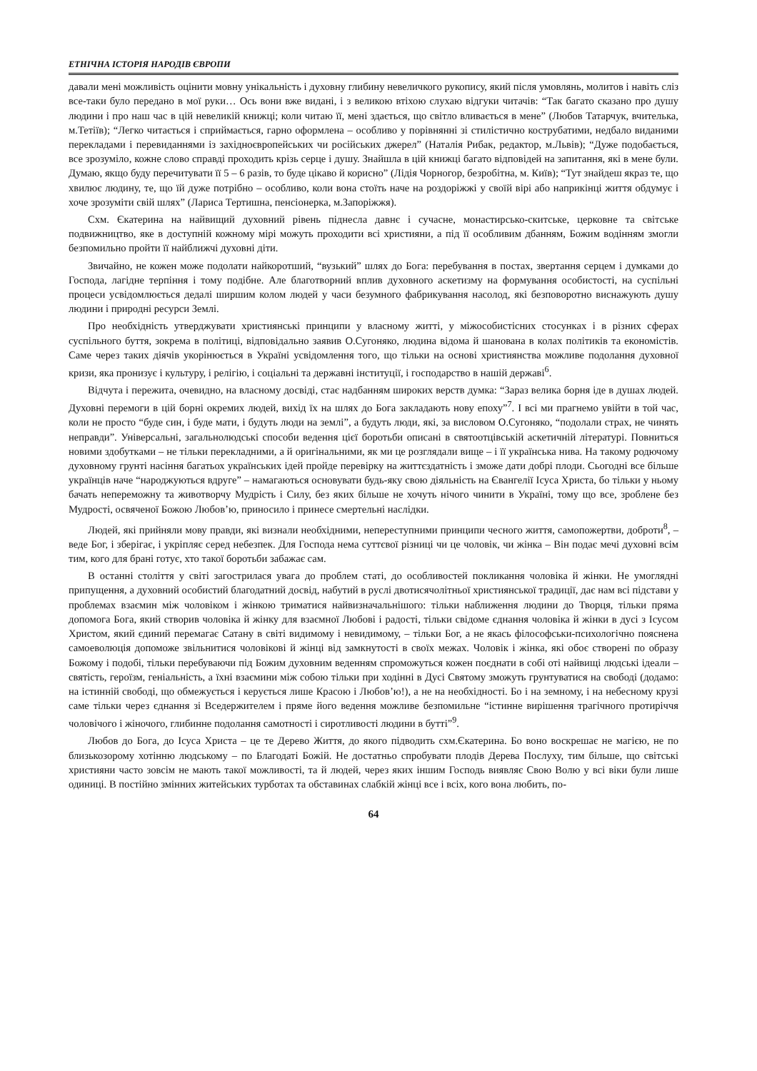ЕТНІЧНА ІСТОРІЯ НАРОДІВ ЄВРОПИ
давали мені можливість оцінити мовну унікальність і духовну глибину невеличкого рукопису, який після умовлянь, молитов і навіть сліз все-таки було передано в мої руки… Ось вони вже видані, і з великою втіхою слухаю відгуки читачів: “Так багато сказано про душу людини і про наш час в цій невеликій книжці; коли читаю її, мені здається, що світло вливається в мене” (Любов Татарчук, вчителька, м.Тетіїв); “Легко читається і сприймається, гарно оформлена – особливо у порівнянні зі стилістично кострубатими, недбало виданими перекладами і перевиданнями із західноєвропейських чи російських джерел” (Наталія Рибак, редактор, м.Львів); “Дуже подобається, все зрозуміло, кожне слово справді проходить крізь серце і душу. Знайшла в цій книжці багато відповідей на запитання, які в мене були. Думаю, якщо буду перечитувати її 5 – 6 разів, то буде цікаво й корисно” (Лідія Чорногор, безробітна, м. Київ); “Тут знайдеш якраз те, що хвилює людину, те, що їй дуже потрібно – особливо, коли вона стоїть наче на роздоріжжі у своїй вірі або наприкінці життя обдумує і хоче зрозуміти свій шлях” (Лариса Тертишна, пенсіонерка, м.Запоріжжя).
Схм. Єкатерина на найвищий духовний рівень піднесла давнє і сучасне, монастирсько-скитське, церковне та світське подвижництво, яке в доступній кожному мірі можуть проходити всі християни, а під її особливим дбанням, Божим водінням змогли безпомильно пройти її найближчі духовні діти.
Звичайно, не кожен може подолати найкоротший, “вузький” шлях до Бога: перебування в постах, звертання серцем і думками до Господа, лагідне терпіння і тому подібне. Але благотворний вплив духовного аскетизму на формування особистості, на суспільні процеси усвідомлюється дедалі ширшим колом людей у часи безумного фабрикування насолод, які безповоротно виснажують душу людини і природні ресурси Землі.
Про необхідність утверджувати християнські принципи у власному житті, у міжособистісних стосунках і в різних сферах суспільного буття, зокрема в політиці, відповідально заявив О.Сугоняко, людина відома й шанована в колах політиків та економістів. Саме через таких діячів укорінюється в Україні усвідомлення того, що тільки на основі християнства можливе подолання духовної кризи, яка пронизує і культуру, і релігію, і соціальні та державні інституції, і господарство в нашій державі<sup>6</sup>.
Відчута і пережита, очевидно, на власному досвіді, стає надбанням широких верств думка: “Зараз велика борня іде в душах людей. Духовні перемоги в цій борні окремих людей, вихід їх на шлях до Бога закладають нову епоху”<sup>7</sup>. І всі ми прагнемо увійти в той час, коли не просто “буде син, і буде мати, і будуть люди на землі”, а будуть люди, які, за висловом О.Сугоняко, “подолали страх, не чинять неправди”. Універсальні, загальнолюдські способи ведення цієї боротьби описані в святоотцівській аскетичній літературі. Повниться новими здобутками – не тільки перекладними, а й оригінальними, як ми це розглядали вище – і її українська нива. На такому родючому духовному грунті насіння багатьох українських ідей пройде перевірку на життєздатність і зможе дати добрі плоди. Сьогодні все більше українців наче “народжуються вдруге” – намагаються основувати будь-яку свою діяльність на Євангелії Ісуса Христа, бо тільки у ньому бачать непереможну та животворчу Мудрість і Силу, без яких більше не хочуть нічого чинити в Україні, тому що все, зроблене без Мудрості, освяченої Божою Любов’ю, приносило і принесе смертельні наслідки.
Людей, які прийняли мову правди, які визнали необхідними, непереступними принципи чесного життя, самопожертви, доброти<sup>8</sup>, – веде Бог, і зберігає, і укріпляє серед небезпек. Для Господа нема суттєвої різниці чи це чоловік, чи жінка – Він подає мечі духовні всім тим, кого для брані готує, хто такої боротьби забажає сам.
В останні століття у світі загострилася увага до проблем статі, до особливостей покликання чоловіка й жінки. Не умоглядні припущення, а духовний особистий благодатний досвід, набутий в руслі двотисячолітньої християнської традиції, дає нам всі підстави у проблемах взаємин між чоловіком і жінкою триматися найвизначальнішого: тільки наближення людини до Творця, тільки пряма допомога Бога, який створив чоловіка й жінку для взаємної Любові і радості, тільки свідоме єднання чоловіка й жінки в дусі з Ісусом Христом, який єдиний перемагає Сатану в світі видимому і невидимому, – тільки Бог, а не якась філософськи-психологічно пояснена самоеволюція допоможе звільнитися чоловікові й жінці від замкнутості в своїх межах. Чоловік і жінка, які обоє створені по образу Божому і подобі, тільки перебуваючи під Божим духовним веденням спроможуться кожен поєднати в собі оті найвищі людські ідеали – святість, героїзм, геніальність, а їхні взаємини між собою тільки при ходінні в Дусі Святому зможуть грунтуватися на свободі (додамо: на істинній свободі, що обмежується і керується лише Красою і Любов’ю!), а не на необхідності. Бо і на земному, і на небесному крузі саме тільки через єднання зі Вседержителем і пряме його ведення можливе безпомильне “істинне вирішення трагічного протиріччя чоловічого і жіночого, глибинне подолання самотності і сиротливості людини в бутті”<sup>9</sup>.
Любов до Бога, до Ісуса Христа – це те Дерево Життя, до якого підводить схм.Єкатерина. Бо воно воскрешає не магією, не по близькозорому хотінню людському – по Благодаті Божій. Не достатньо спробувати плодів Дерева Послуху, тим більше, що світські християни часто зовсім не мають такої можливості, та й людей, через яких іншим Господь виявляє Свою Волю у всі віки були лише одиниці. В постійно змінних житейських турботах та обставинах слабкій жінці все і всіх, кого вона любить, по-
64